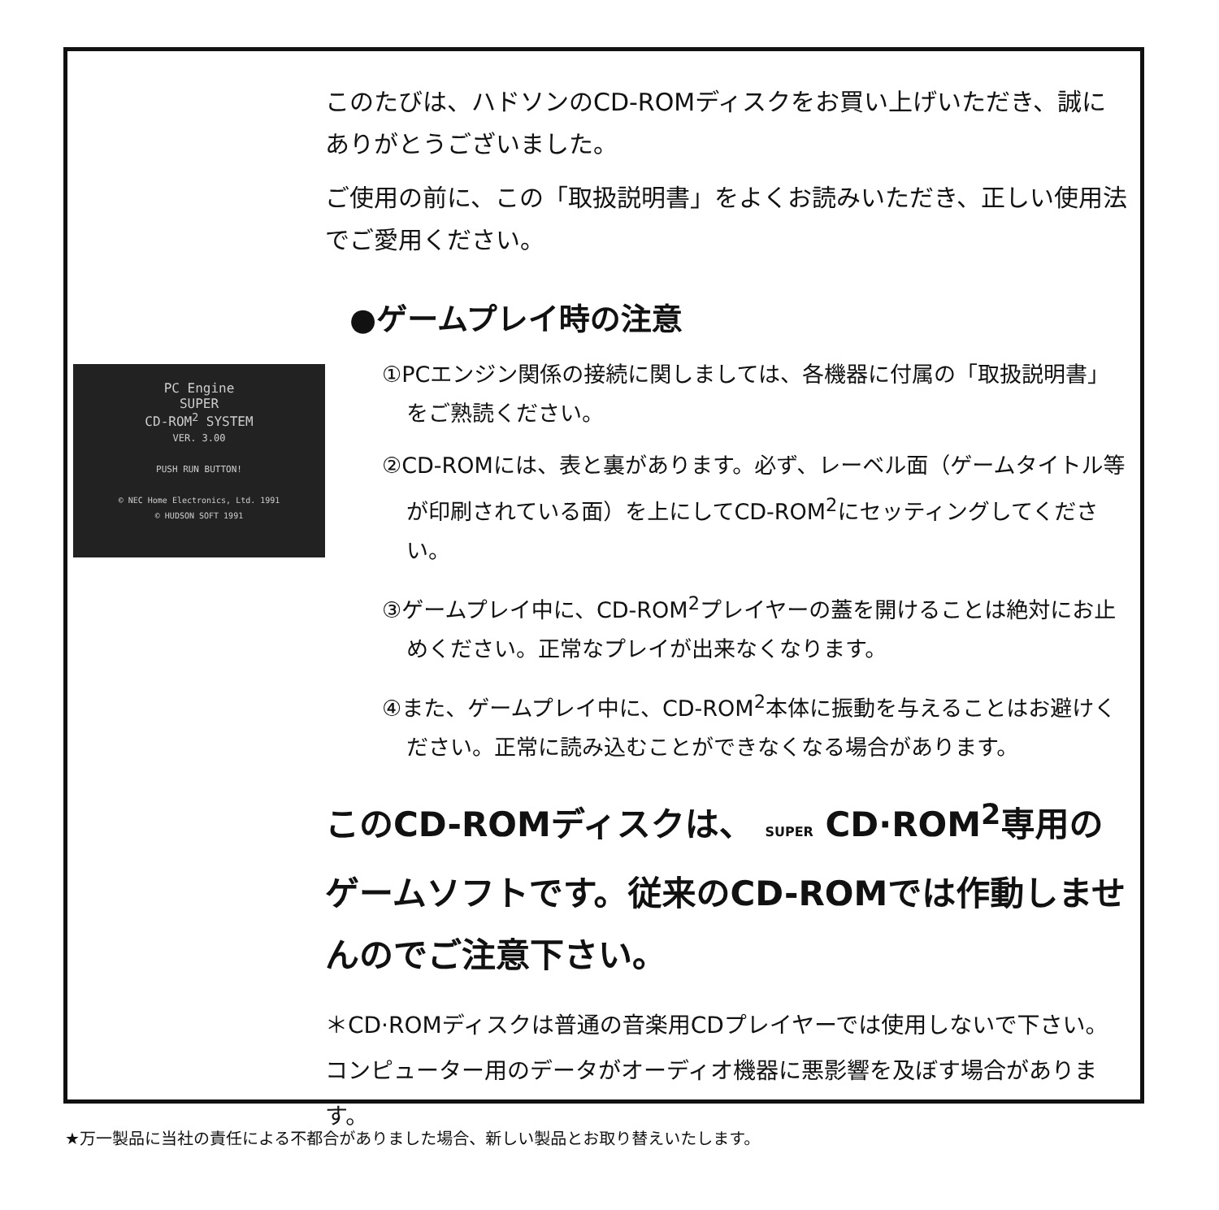PC Engine
SUPER
CD-ROM<sup>2</sup> SYSTEM
VER. 3.00
PUSH RUN BUTTON!
© NEC Home Electronics, Ltd. 1991
© HUDSON SOFT 1991
このたびは、ハドソンのCD-ROMディスクをお買い上げいただき、誠にありがとうございました。
ご使用の前に、この「取扱説明書」をよくお読みいただき、正しい使用法でご愛用ください。
●ゲームプレイ時の注意
①PCエンジン関係の接続に関しましては、各機器に付属の「取扱説明書」をご熟読ください。
②CD-ROMには、表と裏があります。必ず、レーベル面（ゲームタイトル等が印刷されている面）を上にしてCD-ROM<sup>2</sup>にセッティングしてください。
③ゲームプレイ中に、CD-ROM<sup>2</sup>プレイヤーの蓋を開けることは絶対にお止めください。正常なプレイが出来なくなります。
④また、ゲームプレイ中に、CD-ROM<sup>2</sup>本体に振動を与えることはお避けください。正常に読み込むことができなくなる場合があります。
このCD-ROMディスクは、 SUPER CD·ROM<sup>2</sup>専用のゲームソフトです。従来のCD-ROMでは作動しませんのでご注意下さい。
＊CD·ROMディスクは普通の音楽用CDプレイヤーでは使用しないで下さい。コンピューター用のデータがオーディオ機器に悪影響を及ぼす場合があります。
★万一製品に当社の責任による不都合がありました場合、新しい製品とお取り替えいたします。